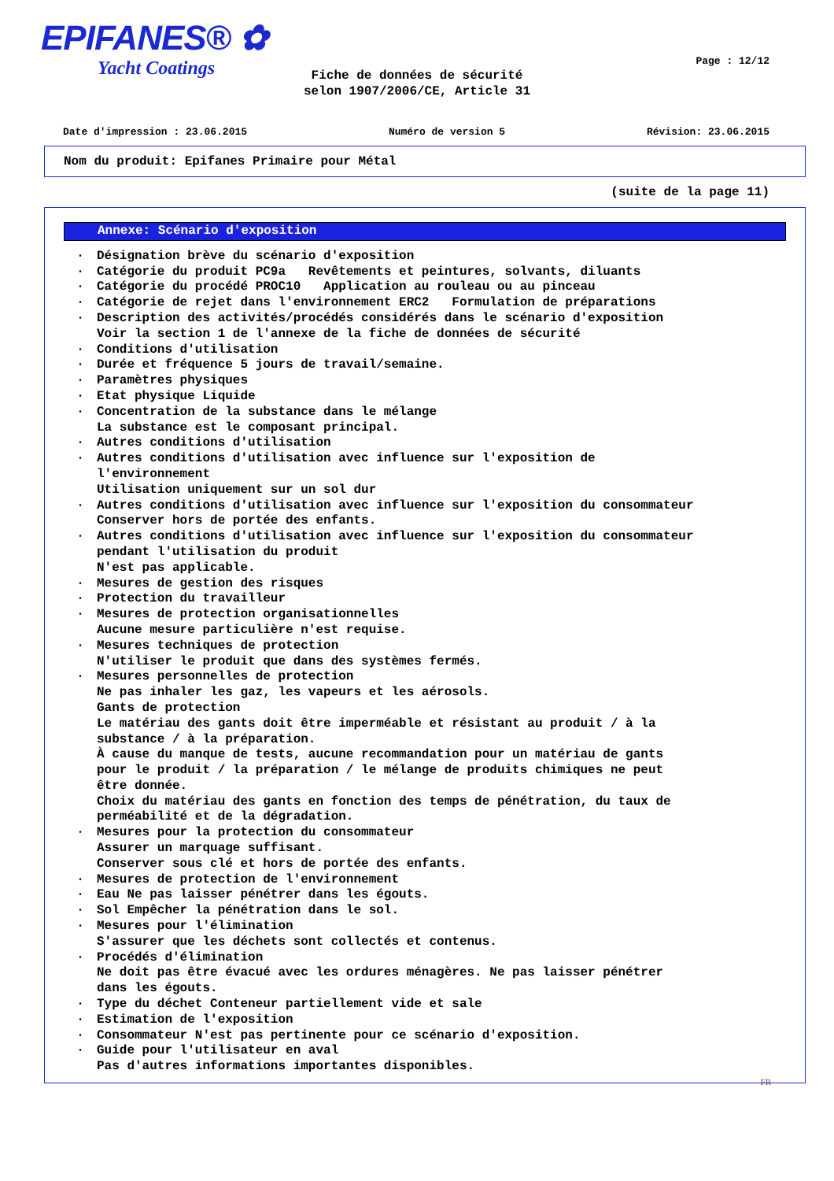EPIFANES® ✿
Yacht Coatings
Page : 12/12
Fiche de données de sécurité
selon 1907/2006/CE, Article 31
Date d'impression : 23.06.2015 Numéro de version 5 Révision: 23.06.2015
Nom du produit: Epifanes Primaire pour Métal
(suite de la page 11)
Annexe: Scénario d'exposition
· Désignation brève du scénario d'exposition
· Catégorie du produit PC9a Revêtements et peintures, solvants, diluants
· Catégorie du procédé PROC10 Application au rouleau ou au pinceau
· Catégorie de rejet dans l'environnement ERC2 Formulation de préparations
· Description des activités/procédés considérés dans le scénario d'exposition Voir la section 1 de l'annexe de la fiche de données de sécurité
· Conditions d'utilisation
· Durée et fréquence 5 jours de travail/semaine.
· Paramètres physiques
· Etat physique Liquide
· Concentration de la substance dans le mélange La substance est le composant principal.
· Autres conditions d'utilisation
· Autres conditions d'utilisation avec influence sur l'exposition de l'environnement Utilisation uniquement sur un sol dur
· Autres conditions d'utilisation avec influence sur l'exposition du consommateur Conserver hors de portée des enfants.
· Autres conditions d'utilisation avec influence sur l'exposition du consommateur pendant l'utilisation du produit N'est pas applicable.
· Mesures de gestion des risques
· Protection du travailleur
· Mesures de protection organisationnelles Aucune mesure particulière n'est requise.
· Mesures techniques de protection N'utiliser le produit que dans des systèmes fermés.
· Mesures personnelles de protection Ne pas inhaler les gaz, les vapeurs et les aérosols. Gants de protection Le matériau des gants doit être imperméable et résistant au produit / à la substance / à la préparation. À cause du manque de tests, aucune recommandation pour un matériau de gants pour le produit / la préparation / le mélange de produits chimiques ne peut être donnée. Choix du matériau des gants en fonction des temps de pénétration, du taux de perméabilité et de la dégradation.
· Mesures pour la protection du consommateur Assurer un marquage suffisant. Conserver sous clé et hors de portée des enfants.
· Mesures de protection de l'environnement
· Eau Ne pas laisser pénétrer dans les égouts.
· Sol Empêcher la pénétration dans le sol.
· Mesures pour l'élimination S'assurer que les déchets sont collectés et contenus.
· Procédés d'élimination Ne doit pas être évacué avec les ordures ménagères. Ne pas laisser pénétrer dans les égouts.
· Type du déchet Conteneur partiellement vide et sale
· Estimation de l'exposition
· Consommateur N'est pas pertinente pour ce scénario d'exposition.
· Guide pour l'utilisateur en aval Pas d'autres informations importantes disponibles.
FR